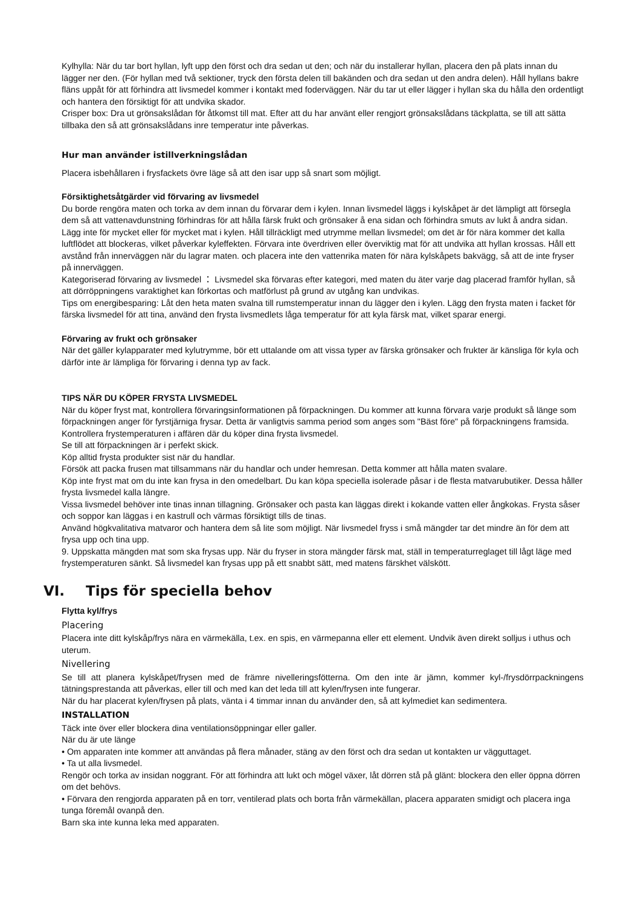Kylhylla: När du tar bort hyllan, lyft upp den först och dra sedan ut den; och när du installerar hyllan, placera den på plats innan du lägger ner den. (För hyllan med två sektioner, tryck den första delen till bakänden och dra sedan ut den andra delen). Håll hyllans bakre fläns uppåt för att förhindra att livsmedel kommer i kontakt med foderväggen. När du tar ut eller lägger i hyllan ska du hålla den ordentligt och hantera den försiktigt för att undvika skador.
Crisper box: Dra ut grönsakslådan för åtkomst till mat. Efter att du har använt eller rengjort grönsakslådans täckplatta, se till att sätta tillbaka den så att grönsakslådans inre temperatur inte påverkas.
Hur man använder istillverkningslådan
Placera isbehållaren i frysfackets övre läge så att den isar upp så snart som möjligt.
Försiktighetsåtgärder vid förvaring av livsmedel
Du borde rengöra maten och torka av dem innan du förvarar dem i kylen. Innan livsmedel läggs i kylskåpet är det lämpligt att försegla dem så att vattenavdunstning förhindras för att hålla färsk frukt och grönsaker å ena sidan och förhindra smuts av lukt å andra sidan.
Lägg inte för mycket eller för mycket mat i kylen. Håll tillräckligt med utrymme mellan livsmedel; om det är för nära kommer det kalla luftflödet att blockeras, vilket påverkar kyleffekten. Förvara inte överdriven eller överviktig mat för att undvika att hyllan krossas. Håll ett avstånd från innerväggen när du lagrar maten. och placera inte den vattenrika maten för nära kylskåpets bakvägg, så att de inte fryser på innerväggen.
Kategoriserad förvaring av livsmedel ： Livsmedel ska förvaras efter kategori, med maten du äter varje dag placerad framför hyllan, så att dörröppningens varaktighet kan förkortas och matförlust på grund av utgång kan undvikas.
Tips om energibesparing: Låt den heta maten svalna till rumstemperatur innan du lägger den i kylen. Lägg den frysta maten i facket för färska livsmedel för att tina, använd den frysta livsmedlets låga temperatur för att kyla färsk mat, vilket sparar energi.
Förvaring av frukt och grönsaker
När det gäller kylapparater med kylutrymme, bör ett uttalande om att vissa typer av färska grönsaker och frukter är känsliga för kyla och därför inte är lämpliga för förvaring i denna typ av fack.
TIPS NÄR DU KÖPER FRYSTA LIVSMEDEL
När du köper fryst mat, kontrollera förvaringsinformationen på förpackningen. Du kommer att kunna förvara varje produkt så länge som förpackningen anger för fyrstjärniga frysar. Detta är vanligtvis samma period som anges som "Bäst före" på förpackningens framsida.
Kontrollera frystemperaturen i affären där du köper dina frysta livsmedel.
Se till att förpackningen är i perfekt skick.
Köp alltid frysta produkter sist när du handlar.
Försök att packa frusen mat tillsammans när du handlar och under hemresan. Detta kommer att hålla maten svalare.
Köp inte fryst mat om du inte kan frysa in den omedelbart. Du kan köpa speciella isolerade påsar i de flesta matvarubutiker. Dessa håller frysta livsmedel kalla längre.
Vissa livsmedel behöver inte tinas innan tillagning. Grönsaker och pasta kan läggas direkt i kokande vatten eller ångkokas. Frysta såser och soppor kan läggas i en kastrull och värmas försiktigt tills de tinas.
Använd högkvalitativa matvaror och hantera dem så lite som möjligt. När livsmedel fryss i små mängder tar det mindre än för dem att frysa upp och tina upp.
9. Uppskatta mängden mat som ska frysas upp. När du fryser in stora mängder färsk mat, ställ in temperaturreglaget till lågt läge med frystemperaturen sänkt. Så livsmedel kan frysas upp på ett snabbt sätt, med matens färskhet välskött.
VI. Tips för speciella behov
Flytta kyl/frys
Placering
Placera inte ditt kylskåp/frys nära en värmekälla, t.ex. en spis, en värmepanna eller ett element. Undvik även direkt solljus i uthus och uterum.
Nivellering
Se till att planera kylskåpet/frysen med de främre nivelleringsfötterna. Om den inte är jämn, kommer kyl-/frysdörrpackningens tätningsprestanda att påverkas, eller till och med kan det leda till att kylen/frysen inte fungerar.
När du har placerat kylen/frysen på plats, vänta i 4 timmar innan du använder den, så att kylmediet kan sedimentera.
INSTALLATION
Täck inte över eller blockera dina ventilationsöppningar eller galler.
När du är ute länge
• Om apparaten inte kommer att användas på flera månader, stäng av den först och dra sedan ut kontakten ur vägguttaget.
• Ta ut alla livsmedel.
Rengör och torka av insidan noggrant. För att förhindra att lukt och mögel växer, låt dörren stå på glänt: blockera den eller öppna dörren om det behövs.
• Förvara den rengjorda apparaten på en torr, ventilerad plats och borta från värmekällan, placera apparaten smidigt och placera inga tunga föremål ovanpå den.
Barn ska inte kunna leka med apparaten.